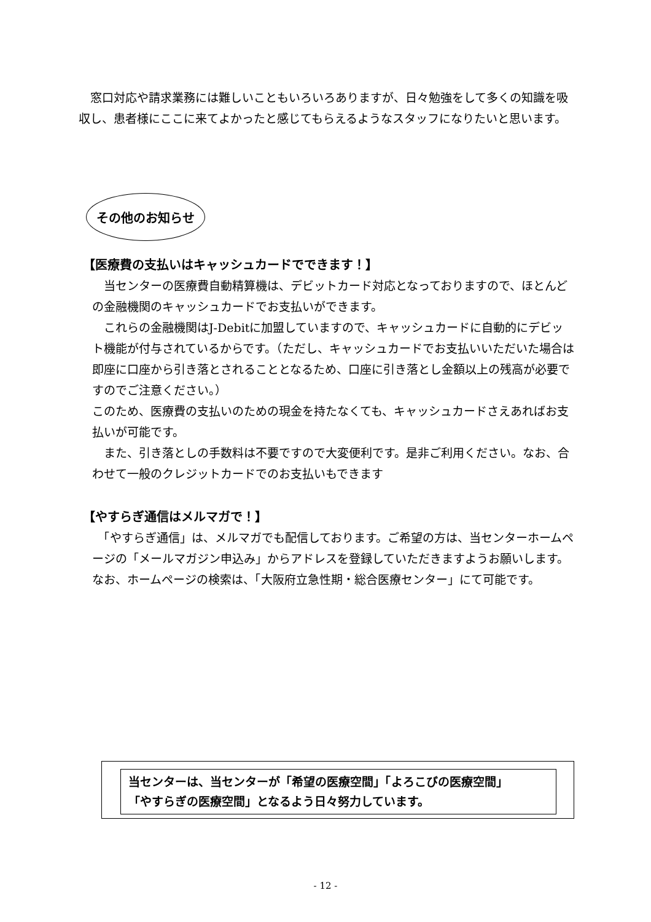窓口対応や請求業務には難しいこともいろいろありますが、日々勉強をして多くの知識を吸収し、患者様にここに来てよかったと感じてもらえるようなスタッフになりたいと思います。
その他のお知らせ
【医療費の支払いはキャッシュカードでできます！】
　当センターの医療費自動精算機は、デビットカード対応となっておりますので、ほとんどの金融機関のキャッシュカードでお支払いができます。
　これらの金融機関はJ-Debitに加盟していますので、キャッシュカードに自動的にデビット機能が付与されているからです。（ただし、キャッシュカードでお支払いいただいた場合は即座に口座から引き落とされることとなるため、口座に引き落とし金額以上の残高が必要ですのでご注意ください。）
このため、医療費の支払いのための現金を持たなくても、キャッシュカードさえあればお支払いが可能です。
　また、引き落としの手数料は不要ですので大変便利です。是非ご利用ください。なお、合わせて一般のクレジットカードでのお支払いもできます
【やすらぎ通信はメルマガで！】
　「やすらぎ通信」は、メルマガでも配信しております。ご希望の方は、当センターホームページの「メールマガジン申込み」からアドレスを登録していただきますようお願いします。なお、ホームページの検索は、「大阪府立急性期・総合医療センター」にて可能です。
当センターは、当センターが「希望の医療空間」「よろこびの医療空間」
「やすらぎの医療空間」となるよう日々努力しています。
- 12 -